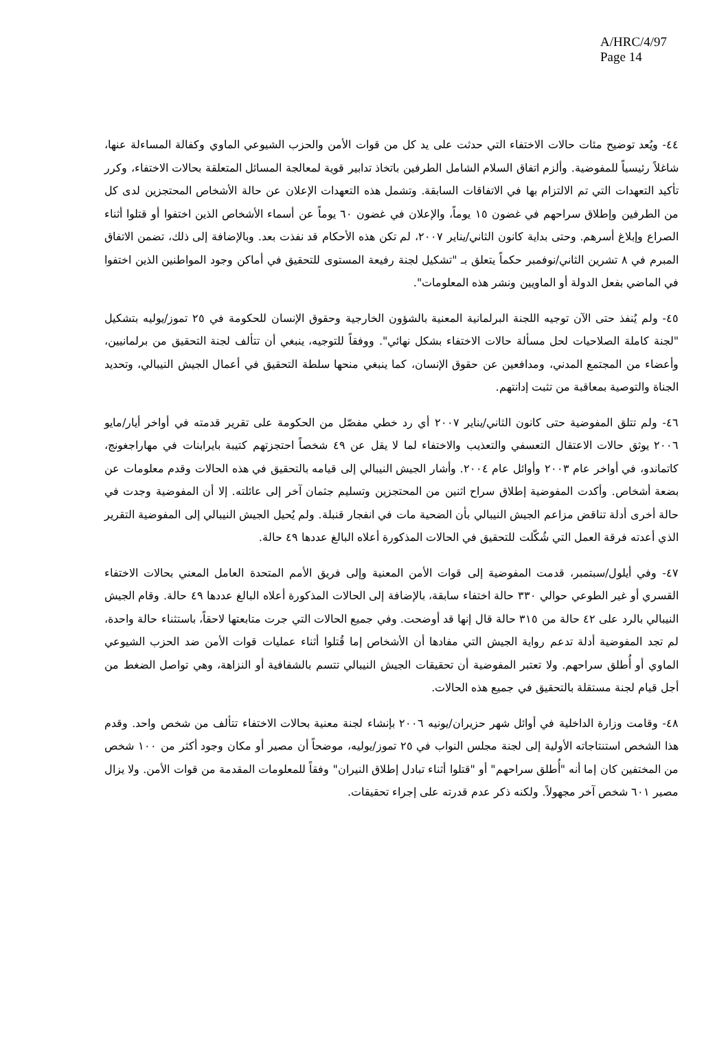A/HRC/4/97
Page 14
٤٤- ويُعد توضيح مئات حالات الاختفاء التي حدثت على يد كل من قوات الأمن والحزب الشيوعي الماوي وكفالة المساءلة عنها، شاغلاً رئيسياً للمفوضية. وألزم اتفاق السلام الشامل الطرفين باتخاذ تدابير قوية لمعالجة المسائل المتعلقة بحالات الاختفاء، وكرر تأكيد التعهدات التي تم الالتزام بها في الاتفاقات السابقة. وتشمل هذه التعهدات الإعلان عن حالة الأشخاص المحتجزين لدى كل من الطرفين وإطلاق سراحهم في غضون ١٥ يوماً، والإعلان في غضون ٦٠ يوماً عن أسماء الأشخاص الذين اختفوا أو قتلوا أثناء الصراع وإبلاغ أسرهم. وحتى بداية كانون الثاني/يناير ٢٠٠٧، لم تكن هذه الأحكام قد نفذت بعد. وبالإضافة إلى ذلك، تضمن الاتفاق المبرم في ٨ تشرين الثاني/نوفمبر حكماً يتعلق بـ "تشكيل لجنة رفيعة المستوى للتحقيق في أماكن وجود المواطنين الذين اختفوا في الماضي بفعل الدولة أو الماويين ونشر هذه المعلومات".
٤٥- ولم يُنفذ حتى الآن توجيه اللجنة البرلمانية المعنية بالشؤون الخارجية وحقوق الإنسان للحكومة في ٢٥ تموز/يوليه بتشكيل "لجنة كاملة الصلاحيات لحل مسألة حالات الاختفاء بشكل نهائي". ووفقاً للتوجيه، ينبغي أن تتألف لجنة التحقيق من برلمانيين، وأعضاء من المجتمع المدني، ومدافعين عن حقوق الإنسان، كما ينبغي منحها سلطة التحقيق في أعمال الجيش النيبالي، وتحديد الجناة والتوصية بمعاقبة من تثبت إدانتهم.
٤٦- ولم تتلق المفوضية حتى كانون الثاني/يناير ٢٠٠٧ أي رد خطي مفصّل من الحكومة على تقرير قدمته في أواخر أيار/مايو ٢٠٠٦ يوثق حالات الاعتقال التعسفي والتعذيب والاختفاء لما لا يقل عن ٤٩ شخصاً احتجزتهم كتيبة بايرابنات في مهاراجغونج، كاتماندو، في أواخر عام ٢٠٠٣ وأوائل عام ٢٠٠٤. وأشار الجيش النيبالي إلى قيامه بالتحقيق في هذه الحالات وقدم معلومات عن بضعة أشخاص. وأكدت المفوضية إطلاق سراح اثنين من المحتجزين وتسليم جثمان آخر إلى عائلته. إلا أن المفوضية وجدت في حالة أخرى أدلة تناقض مزاعم الجيش النيبالي بأن الضحية مات في انفجار قنبلة. ولم يُحيل الجيش النيبالي إلى المفوضية التقرير الذي أعدته فرقة العمل التي شُكّلت للتحقيق في الحالات المذكورة أعلاه البالغ عددها ٤٩ حالة.
٤٧- وفي أيلول/سبتمبر، قدمت المفوضية إلى قوات الأمن المعنية وإلى فريق الأمم المتحدة العامل المعني بحالات الاختفاء القسري أو غير الطوعي حوالي ٣٣٠ حالة اختفاء سابقة، بالإضافة إلى الحالات المذكورة أعلاه البالغ عددها ٤٩ حالة. وقام الجيش النيبالي بالرد على ٤٢ حالة من ٣١٥ حالة قال إنها قد أوضحت. وفي جميع الحالات التي جرت متابعتها لاحقاً، باستثناء حالة واحدة، لم تجد المفوضية أدلة تدعم رواية الجيش التي مفادها أن الأشخاص إما قُتلوا أثناء عمليات قوات الأمن ضد الحزب الشيوعي الماوي أو أُطلق سراحهم. ولا تعتبر المفوضية أن تحقيقات الجيش النيبالي تتسم بالشفافية أو النزاهة، وهي تواصل الضغط من أجل قيام لجنة مستقلة بالتحقيق في جميع هذه الحالات.
٤٨- وقامت وزارة الداخلية في أوائل شهر حزيران/يونيه ٢٠٠٦ بإنشاء لجنة معنية بحالات الاختفاء تتألف من شخص واحد. وقدم هذا الشخص استنتاجاته الأولية إلى لجنة مجلس النواب في ٢٥ تموز/يوليه، موضحاً أن مصير أو مكان وجود أكثر من ١٠٠ شخص من المختفين كان إما أنه "أُطلق سراحهم" أو "قتلوا أثناء تبادل إطلاق النيران" وفقاً للمعلومات المقدمة من قوات الأمن. ولا يزال مصير ٦٠١ شخص آخر مجهولاً. ولكنه ذكر عدم قدرته على إجراء تحقيقات.